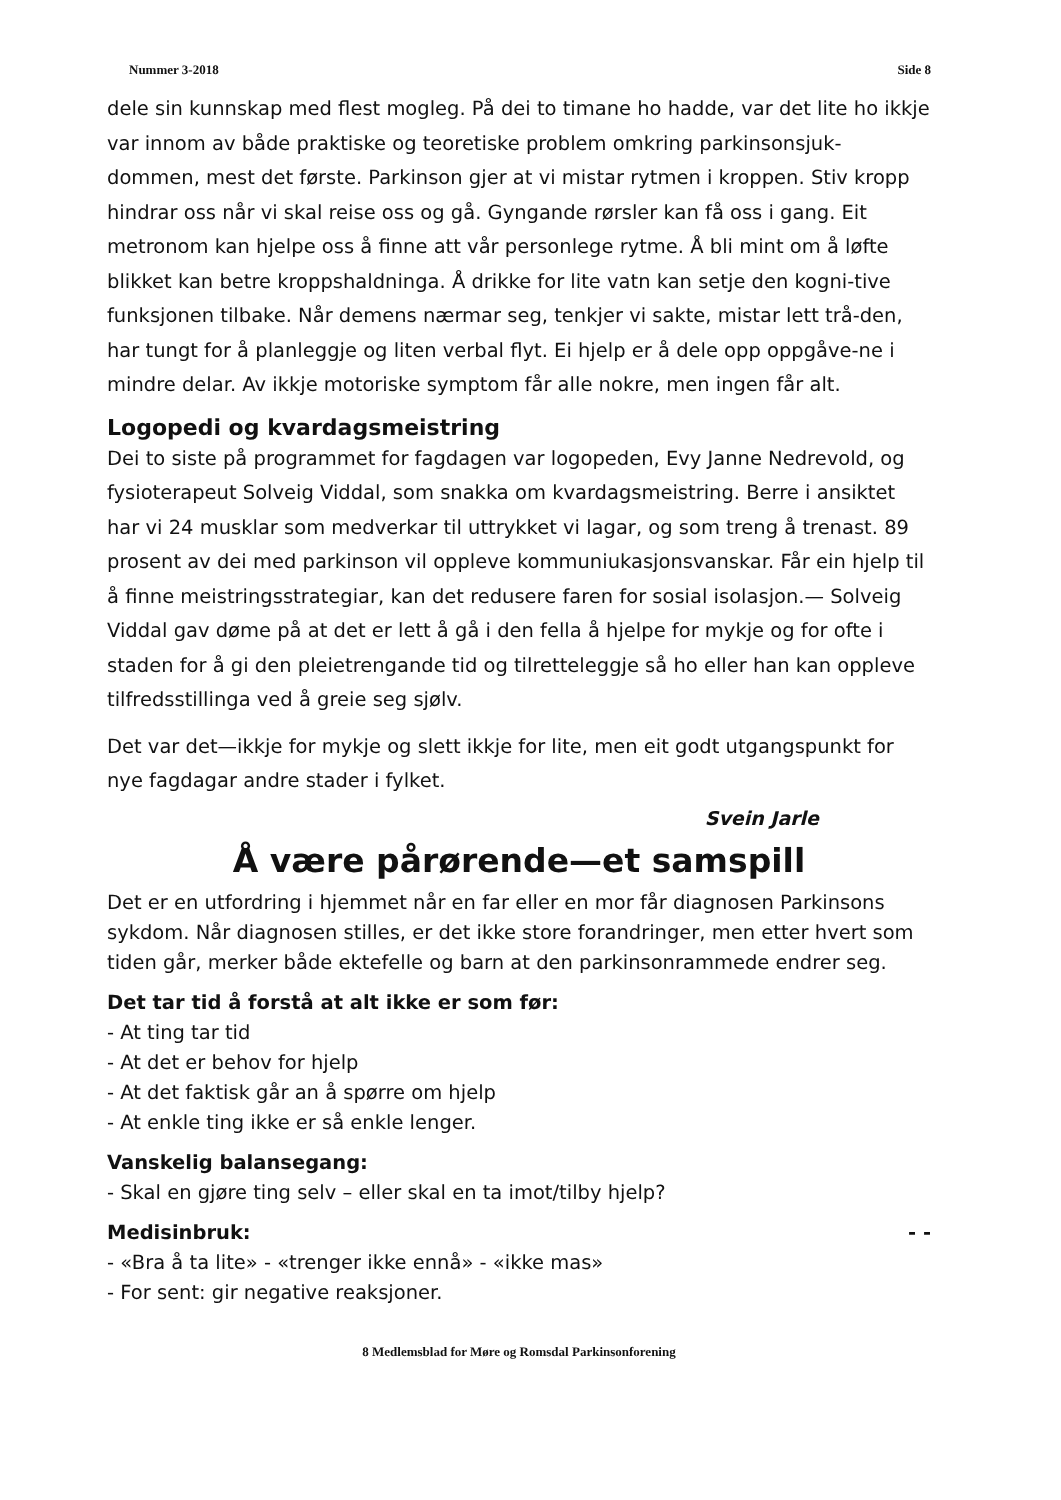Nummer 3-2018 Side 8
dele sin kunnskap med flest mogleg. På dei to timane ho hadde, var det lite ho ikkje var innom av både praktiske og teoretiske problem omkring parkinsonsjuk-dommen, mest det første. Parkinson gjer at vi mistar rytmen i kroppen. Stiv kropp hindrar oss når vi skal reise oss og gå. Gyngande rørsler kan få oss i gang. Eit metronom kan hjelpe oss å finne att vår personlege rytme. Å bli mint om å løfte blikket kan betre kroppshaldninga. Å drikke for lite vatn kan setje den kogni-tive funksjonen tilbake. Når demens nærmar seg, tenkjer vi sakte, mistar lett trå-den, har tungt for å planleggje og liten verbal flyt. Ei hjelp er å dele opp oppgåve-ne i mindre delar. Av ikkje motoriske symptom får alle nokre, men ingen får alt.
Logopedi og kvardagsmeistring
Dei to siste på programmet for fagdagen var logopeden, Evy Janne Nedrevold, og fysioterapeut Solveig Viddal, som snakka om kvardagsmeistring. Berre i ansiktet har vi 24 musklar som medverkar til uttrykket vi lagar, og som treng å trenast. 89 prosent av dei med parkinson vil oppleve kommuniukasjonsvanskar. Får ein hjelp til å finne meistringsstrategiar, kan det redusere faren for sosial isolasjon.— Solveig Viddal gav døme på at det er lett å gå i den fella å hjelpe for mykje og for ofte i staden for å gi den pleietrengande tid og tilretteleggje så ho eller han kan oppleve tilfredsstillinga ved å greie seg sjølv.
Det var det—ikkje for mykje og slett ikkje for lite, men eit godt utgangspunkt for nye fagdagar andre stader i fylket.
Svein Jarle
Å være pårørende—et samspill
Det er en utfordring i hjemmet når en far eller en mor får diagnosen Parkinsons sykdom. Når diagnosen stilles, er det ikke store forandringer, men etter hvert som tiden går, merker både ektefelle og barn at den parkinsonrammede endrer seg.
Det tar tid å forstå at alt ikke er som før:
- At ting tar tid
- At det er behov for hjelp
- At det faktisk går an å spørre om hjelp
- At enkle ting ikke er så enkle lenger.
Vanskelig balansegang:
- Skal en gjøre ting selv – eller skal en ta imot/tilby hjelp?
Medisinbruk: - -
- «Bra å ta lite» - «trenger ikke ennå» - «ikke mas»
- For sent: gir negative reaksjoner.
8 Medlemsblad for Møre og Romsdal Parkinsonforening